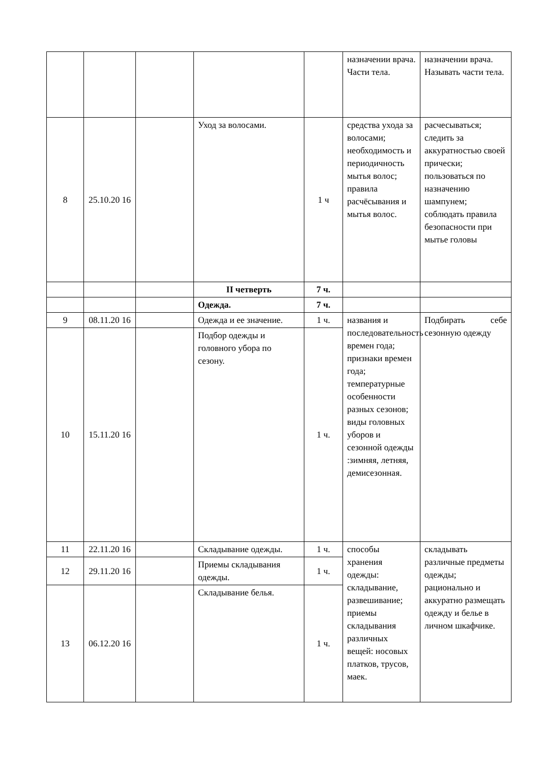| | | | | | назначении врача. Части тела. | назначении врача. Называть части тела. |
| 8 | 25.10.20 16 | | Уход за волосами. | 1 ч | средства ухода за волосами; необходимость и периодичность мытья волос; правила расчёсывания и мытья волос. | расчесываться; следить за аккуратностью своей прически; пользоваться по назначению шампунем; соблюдать правила безопасности при мытье головы |
| | | | II четверть | 7 ч. | | |
| | | | Одежда. | 7 ч. | | |
| 9 | 08.11.20 16 | | Одежда и ее значение. | 1 ч. | названия и последовательность времен года; признаки времен года; температурные особенности разных сезонов; виды головных уборов и сезонной одежды :зимняя, летняя, демисезонная. | Подбирать себе сезонную одежду |
| 10 | 15.11.20 16 | | Подбор одежды и головного убора по сезону. | 1 ч. | | |
| 11 | 22.11.20 16 | | Складывание одежды. | 1 ч. | способы хранения одежды: складывание, развешивание; приемы складывания различных вещей: носовых платков, трусов, маек. | складывать различные предметы одежды; рационально и аккуратно размещать одежду и белье в личном шкафчике. |
| 12 | 29.11.20 16 | | Приемы складывания одежды. | 1 ч. | | |
| 13 | 06.12.20 16 | | Складывание белья. | 1 ч. | | |